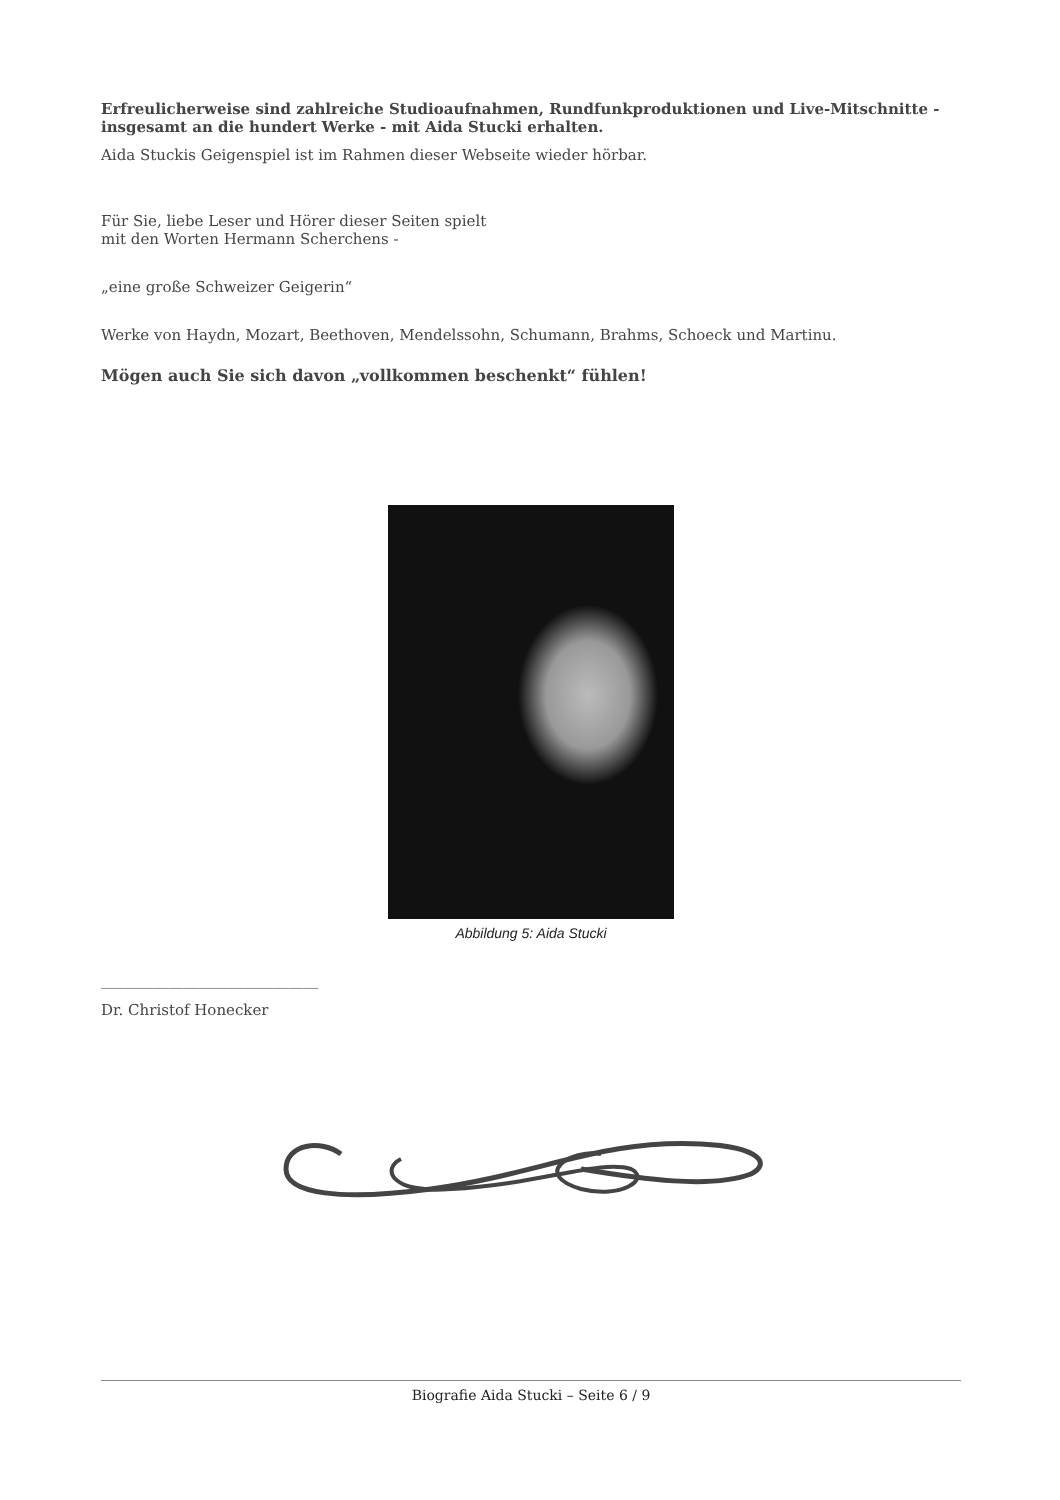Erfreulicherweise sind zahlreiche Studioaufnahmen, Rundfunkproduktionen und Live-Mitschnitte - insgesamt an die hundert Werke - mit Aida Stucki erhalten.
Aida Stuckis Geigenspiel ist im Rahmen dieser Webseite wieder hörbar.
Für Sie, liebe Leser und Hörer dieser Seiten spielt
mit den Worten Hermann Scherchens -
„eine große Schweizer Geigerin“
Werke von Haydn, Mozart, Beethoven, Mendelssohn, Schumann, Brahms, Schoeck und Martinu.
Mögen auch Sie sich davon „vollkommen beschenkt“ fühlen!
Abbildung 5: Aida Stucki
_____________________________
Dr. Christof Honecker
Biografie Aida Stucki – Seite 6 / 9